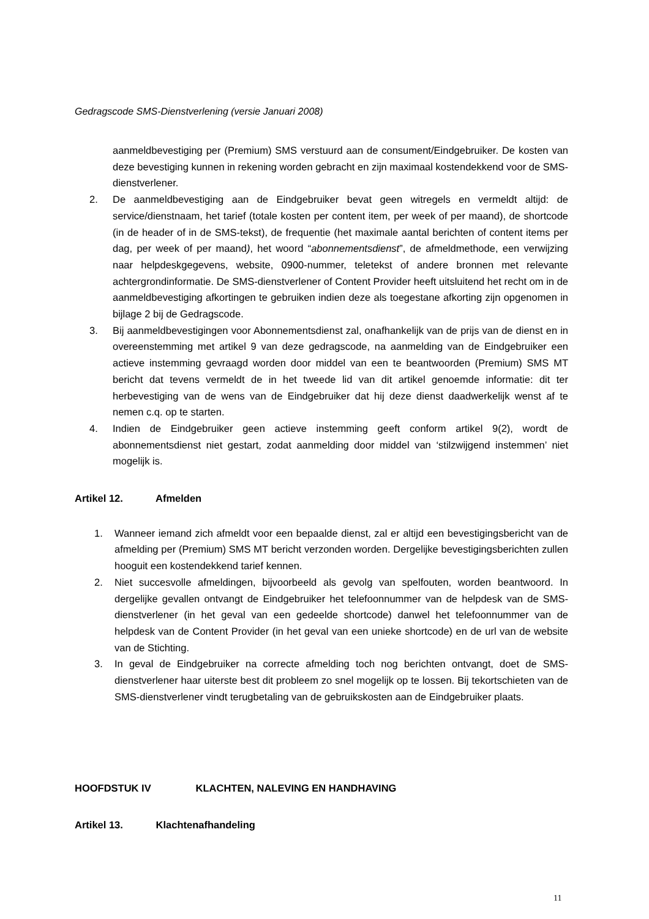Gedragscode SMS-Dienstverlening (versie Januari 2008)
aanmeldbevestiging per (Premium) SMS verstuurd aan de consument/Eindgebruiker. De kosten van deze bevestiging kunnen in rekening worden gebracht en zijn maximaal kostendekkend voor de SMS-dienstverlener.
2. De aanmeldbevestiging aan de Eindgebruiker bevat geen witregels en vermeldt altijd: de service/dienstnaam, het tarief (totale kosten per content item, per week of per maand), de shortcode (in de header of in de SMS-tekst), de frequentie (het maximale aantal berichten of content items per dag, per week of per maand), het woord “abonnementsdienst”, de afmeldmethode, een verwijzing naar helpdeskgegevens, website, 0900-nummer, teletekst of andere bronnen met relevante achtergrondinformatie. De SMS-dienstverlener of Content Provider heeft uitsluitend het recht om in de aanmeldbevestiging afkortingen te gebruiken indien deze als toegestane afkorting zijn opgenomen in bijlage 2 bij de Gedragscode.
3. Bij aanmeldbevestigingen voor Abonnementsdienst zal, onafhankelijk van de prijs van de dienst en in overeenstemming met artikel 9 van deze gedragscode, na aanmelding van de Eindgebruiker een actieve instemming gevraagd worden door middel van een te beantwoorden (Premium) SMS MT bericht dat tevens vermeldt de in het tweede lid van dit artikel genoemde informatie: dit ter herbevestiging van de wens van de Eindgebruiker dat hij deze dienst daadwerkelijk wenst af te nemen c.q. op te starten.
4. Indien de Eindgebruiker geen actieve instemming geeft conform artikel 9(2), wordt de abonnementsdienst niet gestart, zodat aanmelding door middel van ‘stilzwijgend instemmen’ niet mogelijk is.
Artikel 12. Afmelden
1. Wanneer iemand zich afmeldt voor een bepaalde dienst, zal er altijd een bevestigingsbericht van de afmelding per (Premium) SMS MT bericht verzonden worden. Dergelijke bevestigingsberichten zullen hooguit een kostendekkend tarief kennen.
2. Niet succesvolle afmeldingen, bijvoorbeeld als gevolg van spelfouten, worden beantwoord. In dergelijke gevallen ontvangt de Eindgebruiker het telefoonnummer van de helpdesk van de SMS-dienstverlener (in het geval van een gedeelde shortcode) danwel het telefoonnummer van de helpdesk van de Content Provider (in het geval van een unieke shortcode) en de url van de website van de Stichting.
3. In geval de Eindgebruiker na correcte afmelding toch nog berichten ontvangt, doet de SMS-dienstverlener haar uiterste best dit probleem zo snel mogelijk op te lossen. Bij tekortschieten van de SMS-dienstverlener vindt terugbetaling van de gebruikskosten aan de Eindgebruiker plaats.
HOOFDSTUK IV KLACHTEN, NALEVING EN HANDHAVING
Artikel 13. Klachtenafhandeling
11